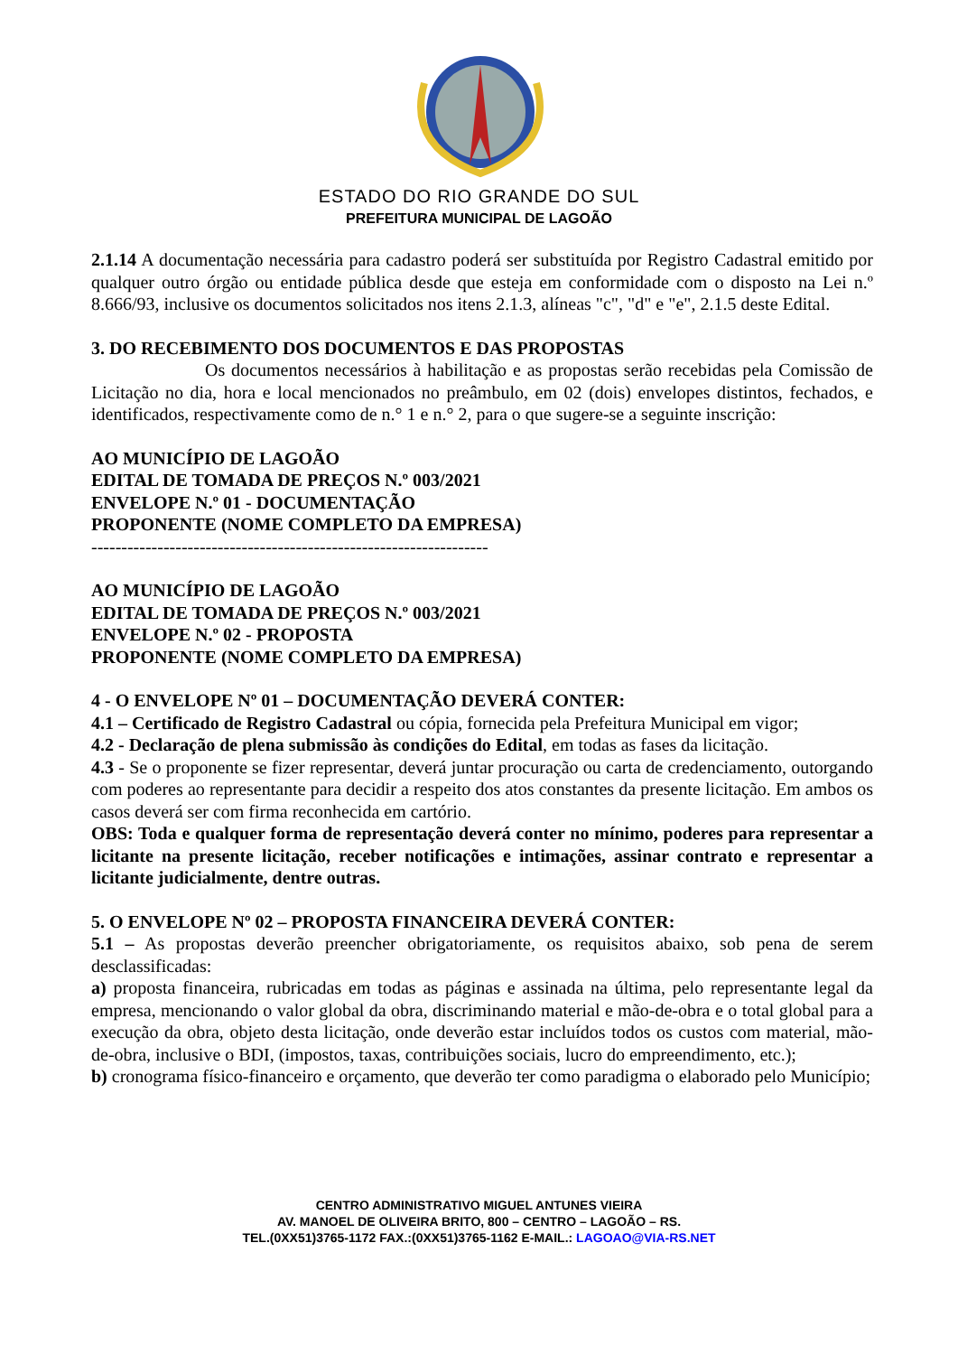ESTADO DO RIO GRANDE DO SUL
PREFEITURA MUNICIPAL DE LAGOÃO
2.1.14 A documentação necessária para cadastro poderá ser substituída por Registro Cadastral emitido por qualquer outro órgão ou entidade pública desde que esteja em conformidade com o disposto na Lei n.º 8.666/93, inclusive os documentos solicitados nos itens 2.1.3, alíneas "c", "d" e "e", 2.1.5 deste Edital.
3. DO RECEBIMENTO DOS DOCUMENTOS E DAS PROPOSTAS
Os documentos necessários à habilitação e as propostas serão recebidas pela Comissão de Licitação no dia, hora e local mencionados no preâmbulo, em 02 (dois) envelopes distintos, fechados, e identificados, respectivamente como de n.° 1 e n.° 2, para o que sugere-se a seguinte inscrição:
AO MUNICÍPIO DE LAGOÃO
EDITAL DE TOMADA DE PREÇOS N.º 003/2021
ENVELOPE N.º 01 - DOCUMENTAÇÃO
PROPONENTE (NOME COMPLETO DA EMPRESA)
------------------------------------------------------------------
AO MUNICÍPIO DE LAGOÃO
EDITAL DE TOMADA DE PREÇOS N.º 003/2021
ENVELOPE N.º 02 - PROPOSTA
PROPONENTE (NOME COMPLETO DA EMPRESA)
4 - O ENVELOPE Nº 01 – DOCUMENTAÇÃO DEVERÁ CONTER:
4.1 – Certificado de Registro Cadastral ou cópia, fornecida pela Prefeitura Municipal em vigor;
4.2 - Declaração de plena submissão às condições do Edital, em todas as fases da licitação.
4.3 - Se o proponente se fizer representar, deverá juntar procuração ou carta de credenciamento, outorgando com poderes ao representante para decidir a respeito dos atos constantes da presente licitação. Em ambos os casos deverá ser com firma reconhecida em cartório.
OBS: Toda e qualquer forma de representação deverá conter no mínimo, poderes para representar a licitante na presente licitação, receber notificações e intimações, assinar contrato e representar a licitante judicialmente, dentre outras.
5. O ENVELOPE Nº 02 – PROPOSTA FINANCEIRA DEVERÁ CONTER:
5.1 – As propostas deverão preencher obrigatoriamente, os requisitos abaixo, sob pena de serem desclassificadas:
a) proposta financeira, rubricadas em todas as páginas e assinada na última, pelo representante legal da empresa, mencionando o valor global da obra, discriminando material e mão-de-obra e o total global para a execução da obra, objeto desta licitação, onde deverão estar incluídos todos os custos com material, mão-de-obra, inclusive o BDI, (impostos, taxas, contribuições sociais, lucro do empreendimento, etc.);
b) cronograma físico-financeiro e orçamento, que deverão ter como paradigma o elaborado pelo Município;
CENTRO ADMINISTRATIVO MIGUEL ANTUNES VIEIRA
AV. MANOEL DE OLIVEIRA BRITO, 800 – CENTRO – LAGOÃO – RS.
TEL.(0XX51)3765-1172 FAX.:(0XX51)3765-1162 E-MAIL.: LAGOAO@VIA-RS.NET